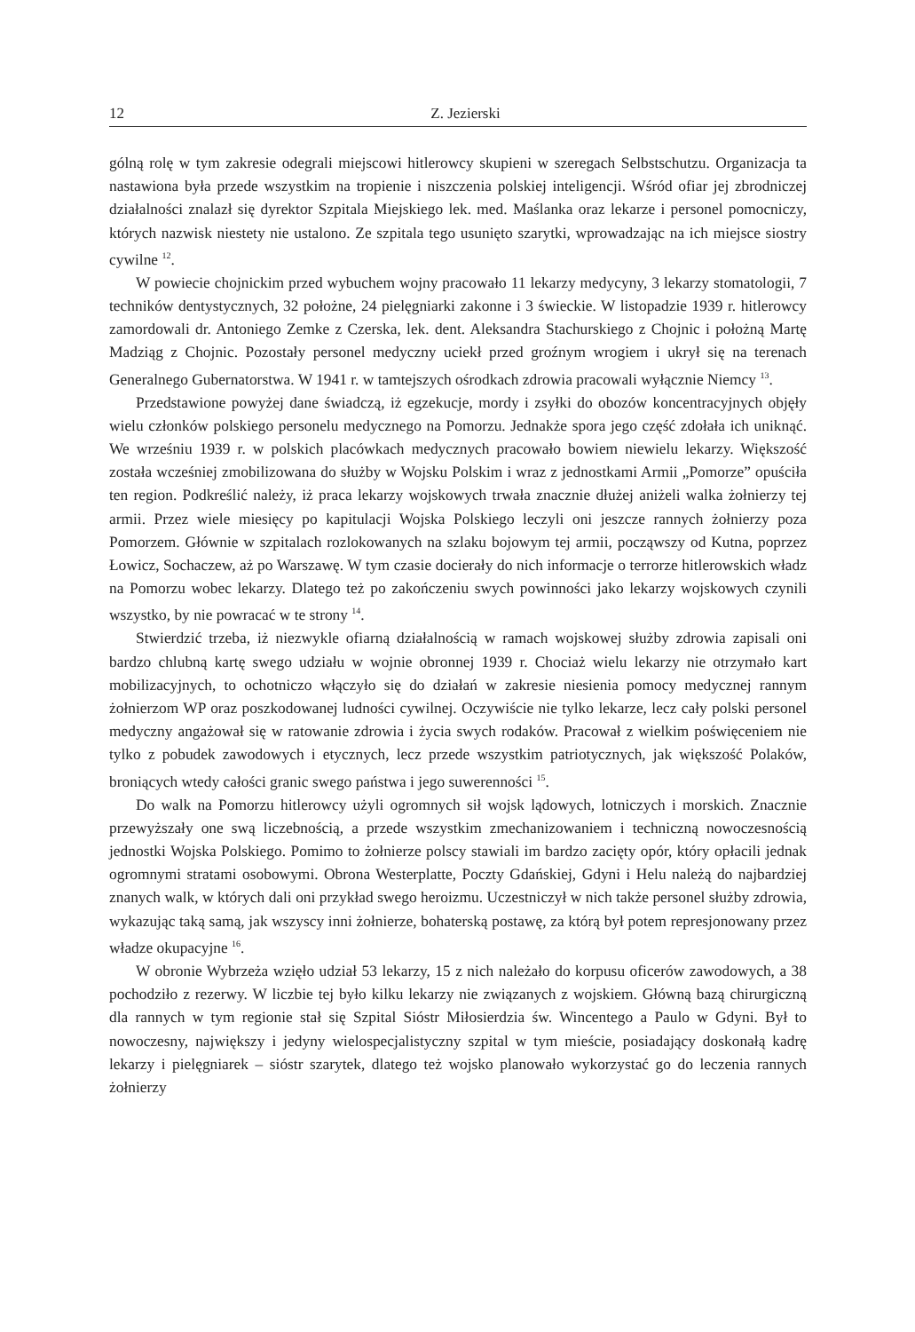12 Z. Jezierski
gólną rolę w tym zakresie odegrali miejscowi hitlerowcy skupieni w szeregach Selbstschutzu. Organizacja ta nastawiona była przede wszystkim na tropienie i niszczenia polskiej inteligencji. Wśród ofiar jej zbrodniczej działalności znalazł się dyrektor Szpitala Miejskiego lek. med. Maślanka oraz lekarze i personel pomocniczy, których nazwisk niestety nie ustalono. Ze szpitala tego usunięto szarytki, wprowadzając na ich miejsce siostry cywilne <sup>12</sup>.
W powiecie chojnickim przed wybuchem wojny pracowało 11 lekarzy medycyny, 3 lekarzy stomatologii, 7 techników dentystycznych, 32 położne, 24 pielęgniarki zakonne i 3 świeckie. W listopadzie 1939 r. hitlerowcy zamordowali dr. Antoniego Zemke z Czerska, lek. dent. Aleksandra Stachurskiego z Chojnic i położną Martę Madziąg z Chojnic. Pozostały personel medyczny uciekł przed groźnym wrogiem i ukrył się na terenach Generalnego Gubernatorstwa. W 1941 r. w tamtejszych ośrodkach zdrowia pracowali wyłącznie Niemcy <sup>13</sup>.
Przedstawione powyżej dane świadczą, iż egzekucje, mordy i zsyłki do obozów koncentracyjnych objęły wielu członków polskiego personelu medycznego na Pomorzu. Jednakże spora jego część zdołała ich uniknąć. We wrześniu 1939 r. w polskich placówkach medycznych pracowało bowiem niewielu lekarzy. Większość została wcześniej zmobilizowana do służby w Wojsku Polskim i wraz z jednostkami Armii „Pomorze” opuściła ten region. Podkreślić należy, iż praca lekarzy wojskowych trwała znacznie dłużej aniżeli walka żołnierzy tej armii. Przez wiele miesięcy po kapitulacji Wojska Polskiego leczyli oni jeszcze rannych żołnierzy poza Pomorzem. Głównie w szpitalach rozlokowanych na szlaku bojowym tej armii, począwszy od Kutna, poprzez Łowicz, Sochaczew, aż po Warszawę. W tym czasie docierały do nich informacje o terrorze hitlerowskich władz na Pomorzu wobec lekarzy. Dlatego też po zakończeniu swych powinności jako lekarzy wojskowych czynili wszystko, by nie powracać w te strony <sup>14</sup>.
Stwierdzić trzeba, iż niezwykle ofiarną działalnością w ramach wojskowej służby zdrowia zapisali oni bardzo chlubną kartę swego udziału w wojnie obronnej 1939 r. Chociaż wielu lekarzy nie otrzymało kart mobilizacyjnych, to ochotniczo włączyło się do działań w zakresie niesienia pomocy medycznej rannym żołnierzom WP oraz poszkodowanej ludności cywilnej. Oczywiście nie tylko lekarze, lecz cały polski personel medyczny angażował się w ratowanie zdrowia i życia swych rodaków. Pracował z wielkim poświęceniem nie tylko z pobudek zawodowych i etycznych, lecz przede wszystkim patriotycznych, jak większość Polaków, broniących wtedy całości granic swego państwa i jego suwerenności <sup>15</sup>.
Do walk na Pomorzu hitlerowcy użyli ogromnych sił wojsk lądowych, lotniczych i morskich. Znacznie przewyższały one swą liczebnością, a przede wszystkim zmechanizowaniem i techniczną nowoczesnością jednostki Wojska Polskiego. Pomimo to żołnierze polscy stawiali im bardzo zacięty opór, który opłacili jednak ogromnymi stratami osobowymi. Obrona Westerplatte, Poczty Gdańskiej, Gdyni i Helu należą do najbardziej znanych walk, w których dali oni przykład swego heroizmu. Uczestniczył w nich także personel służby zdrowia, wykazując taką samą, jak wszyscy inni żołnierze, bohaterską postawę, za którą był potem represjonowany przez władze okupacyjne <sup>16</sup>.
W obronie Wybrzeża wzięło udział 53 lekarzy, 15 z nich należało do korpusu oficerów zawodowych, a 38 pochodziło z rezerwy. W liczbie tej było kilku lekarzy nie związanych z wojskiem. Główną bazą chirurgiczną dla rannych w tym regionie stał się Szpital Sióstr Miłosierdzia św. Wincentego a Paulo w Gdyni. Był to nowoczesny, największy i jedyny wielospecjalistyczny szpital w tym mieście, posiadający doskonałą kadrę lekarzy i pielęgniarek – sióstr szarytek, dlatego też wojsko planowało wykorzystać go do leczenia rannych żołnierzy